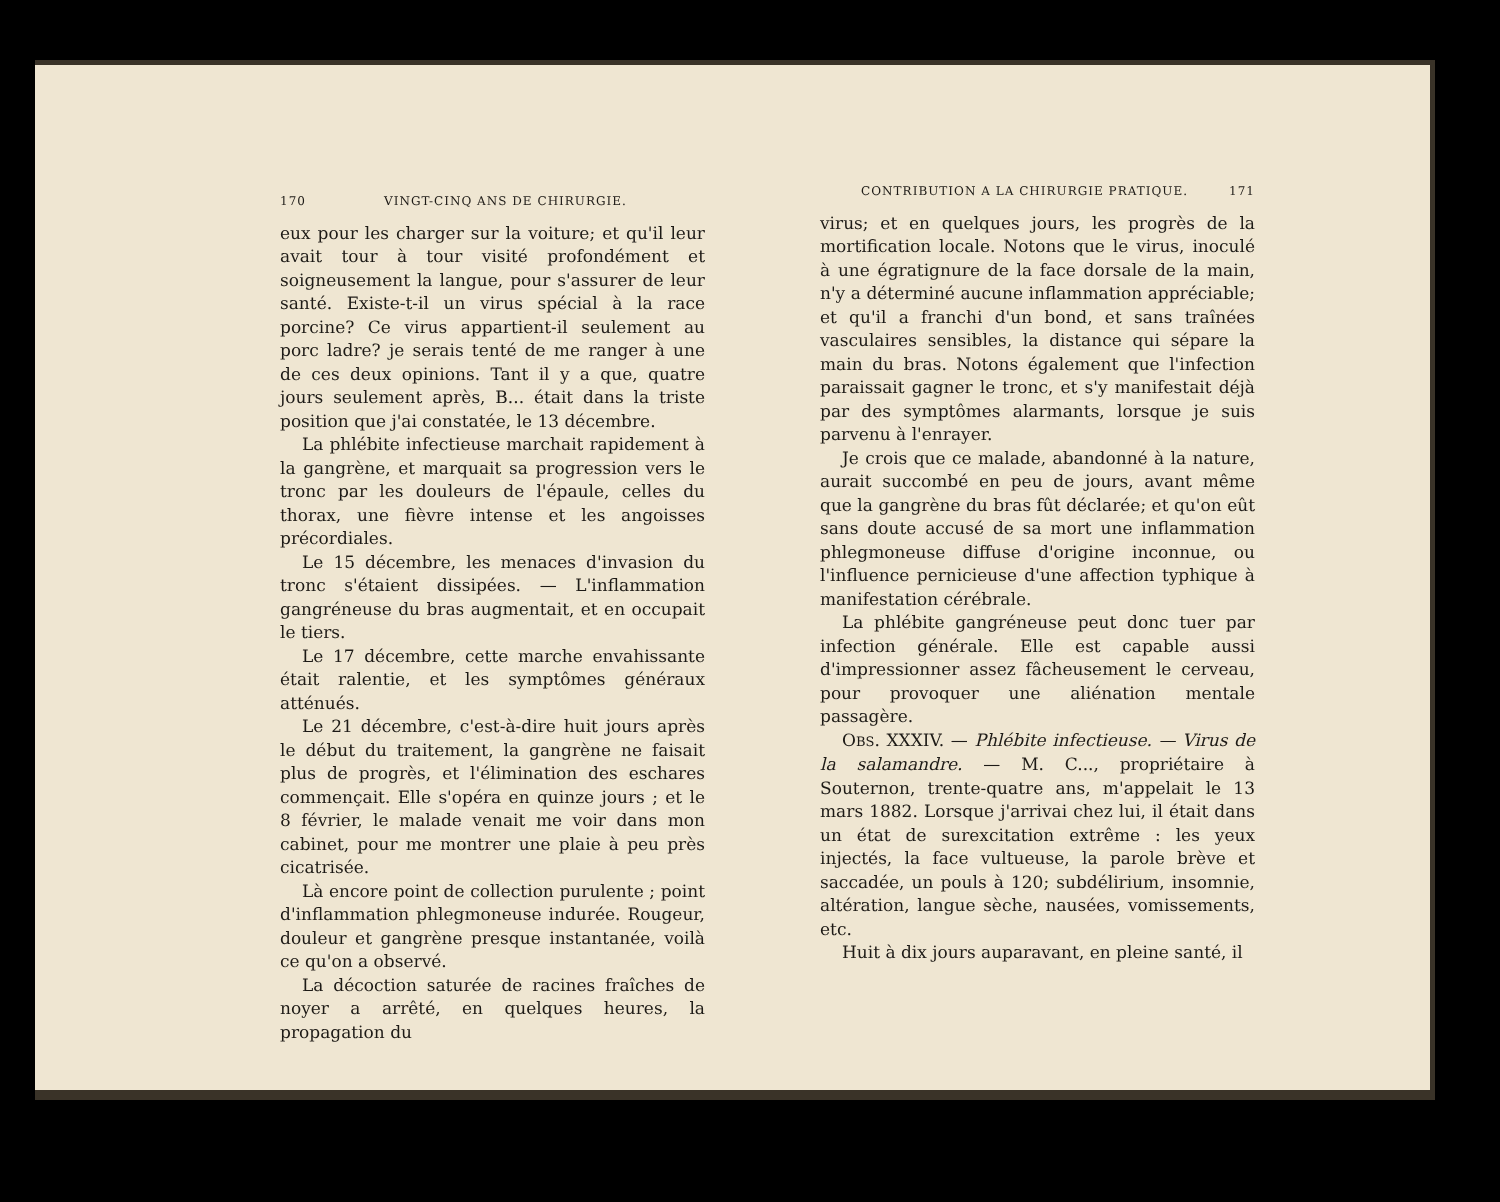170 VINGT-CINQ ANS DE CHIRURGIE.
eux pour les charger sur la voiture; et qu'il leur avait tour à tour visité profondément et soigneusement la langue, pour s'assurer de leur santé. Existe-t-il un virus spécial à la race porcine? Ce virus appartient-il seulement au porc ladre? je serais tenté de me ranger à une de ces deux opinions. Tant il y a que, quatre jours seulement après, B... était dans la triste position que j'ai constatée, le 13 décembre.
La phlébite infectieuse marchait rapidement à la gangrène, et marquait sa progression vers le tronc par les douleurs de l'épaule, celles du thorax, une fièvre intense et les angoisses précordiales.
Le 15 décembre, les menaces d'invasion du tronc s'étaient dissipées. — L'inflammation gangréneuse du bras augmentait, et en occupait le tiers.
Le 17 décembre, cette marche envahissante était ralentie, et les symptômes généraux atténués.
Le 21 décembre, c'est-à-dire huit jours après le début du traitement, la gangrène ne faisait plus de progrès, et l'élimination des eschares commençait. Elle s'opéra en quinze jours ; et le 8 février, le malade venait me voir dans mon cabinet, pour me montrer une plaie à peu près cicatrisée.
Là encore point de collection purulente ; point d'inflammation phlegmoneuse indurée. Rougeur, douleur et gangrène presque instantanée, voilà ce qu'on a observé.
La décoction saturée de racines fraîches de noyer a arrêté, en quelques heures, la propagation du
CONTRIBUTION A LA CHIRURGIE PRATIQUE. 171
virus; et en quelques jours, les progrès de la mortification locale. Notons que le virus, inoculé à une égratignure de la face dorsale de la main, n'y a déterminé aucune inflammation appréciable; et qu'il a franchi d'un bond, et sans traînées vasculaires sensibles, la distance qui sépare la main du bras. Notons également que l'infection paraissait gagner le tronc, et s'y manifestait déjà par des symptômes alarmants, lorsque je suis parvenu à l'enrayer.
Je crois que ce malade, abandonné à la nature, aurait succombé en peu de jours, avant même que la gangrène du bras fût déclarée; et qu'on eût sans doute accusé de sa mort une inflammation phlegmoneuse diffuse d'origine inconnue, ou l'influence pernicieuse d'une affection typhique à manifestation cérébrale.
La phlébite gangréneuse peut donc tuer par infection générale. Elle est capable aussi d'impressionner assez fâcheusement le cerveau, pour provoquer une aliénation mentale passagère.
OBS. XXXIV. — Phlébite infectieuse. — Virus de la salamandre. — M. C..., propriétaire à Souternon, trente-quatre ans, m'appelait le 13 mars 1882. Lorsque j'arrivai chez lui, il était dans un état de surexcitation extrême : les yeux injectés, la face vultueuse, la parole brève et saccadée, un pouls à 120; subdélirium, insomnie, altération, langue sèche, nausées, vomissements, etc.
Huit à dix jours auparavant, en pleine santé, il